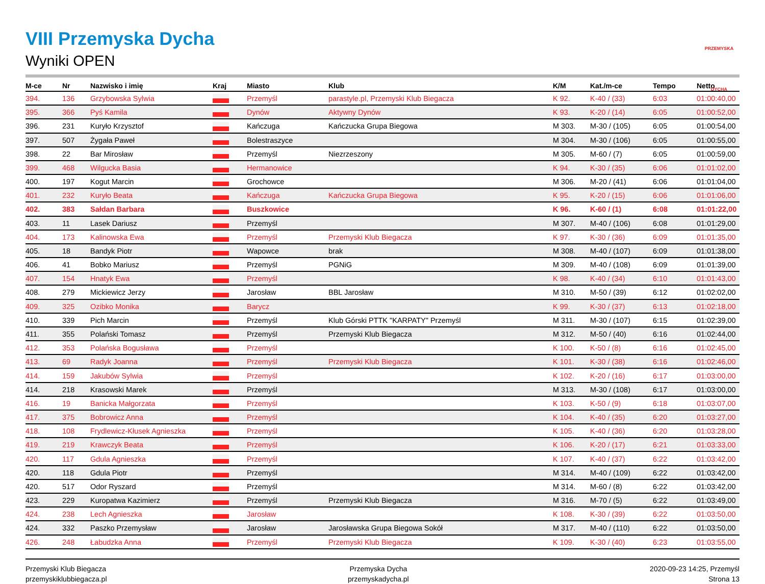VIII Przemyska Dycha
Wyniki OPEN
PRZEMYSKA DYCHA
| M-ce | Nr | Nazwisko i imię | Kraj | Miasto | Klub | K/M | Kat./m-ce | Tempo | Netto |
| --- | --- | --- | --- | --- | --- | --- | --- | --- | --- |
| 394. | 136 | Grzybowska Sylwia | | Przemyśl | parastyle.pl, Przemyski Klub Biegacza | K 92. | K-40 / (33) | 6:03 | 01:00:40,00 |
| 395. | 366 | Pyś Kamila | | Dynów | Aktywny Dynów | K 93. | K-20 / (14) | 6:05 | 01:00:52,00 |
| 396. | 231 | Kuryło Krzysztof | | Kańczuga | Kańczucka Grupa Biegowa | M 303. | M-30 / (105) | 6:05 | 01:00:54,00 |
| 397. | 507 | Żygała Paweł | | Bolestraszyce | | M 304. | M-30 / (106) | 6:05 | 01:00:55,00 |
| 398. | 22 | Bar Mirosław | | Przemyśl | Niezrzeszony | M 305. | M-60 / (7) | 6:05 | 01:00:59,00 |
| 399. | 468 | Wilgucka Basia | | Hermanowice | | K 94. | K-30 / (35) | 6:06 | 01:01:02,00 |
| 400. | 197 | Kogut Marcin | | Grochowce | | M 306. | M-20 / (41) | 6:06 | 01:01:04,00 |
| 401. | 232 | Kuryło Beata | | Kańczuga | Kańczucka Grupa Biegowa | K 95. | K-20 / (15) | 6:06 | 01:01:06,00 |
| 402. | 383 | Sałdan Barbara | | Buszkowice | | K 96. | K-60 / (1) | 6:08 | 01:01:22,00 |
| 403. | 11 | Lasek Dariusz | | Przemyśl | | M 307. | M-40 / (106) | 6:08 | 01:01:29,00 |
| 404. | 173 | Kalinowska Ewa | | Przemyśl | Przemyski Klub Biegacza | K 97. | K-30 / (36) | 6:09 | 01:01:35,00 |
| 405. | 18 | Bandyk Piotr | | Wapowce | brak | M 308. | M-40 / (107) | 6:09 | 01:01:38,00 |
| 406. | 41 | Bobko Mariusz | | Przemyśl | PGNiG | M 309. | M-40 / (108) | 6:09 | 01:01:39,00 |
| 407. | 154 | Hnatyk Ewa | | Przemyśl | | K 98. | K-40 / (34) | 6:10 | 01:01:43,00 |
| 408. | 279 | Mickiewicz Jerzy | | Jarosław | BBL Jarosław | M 310. | M-50 / (39) | 6:12 | 01:02:02,00 |
| 409. | 325 | Ozibko Monika | | Barycz | | K 99. | K-30 / (37) | 6:13 | 01:02:18,00 |
| 410. | 339 | Pich Marcin | | Przemyśl | Klub Górski PTTK "KARPATY" Przemyśl | M 311. | M-30 / (107) | 6:15 | 01:02:39,00 |
| 411. | 355 | Polański Tomasz | | Przemyśl | Przemyski Klub Biegacza | M 312. | M-50 / (40) | 6:16 | 01:02:44,00 |
| 412. | 353 | Polańska Bogusława | | Przemyśl | | K 100. | K-50 / (8) | 6:16 | 01:02:45,00 |
| 413. | 69 | Radyk Joanna | | Przemyśl | Przemyski Klub Biegacza | K 101. | K-30 / (38) | 6:16 | 01:02:46,00 |
| 414. | 159 | Jakubów Sylwia | | Przemyśl | | K 102. | K-20 / (16) | 6:17 | 01:03:00,00 |
| 414. | 218 | Krasowski Marek | | Przemyśl | | M 313. | M-30 / (108) | 6:17 | 01:03:00,00 |
| 416. | 19 | Banicka Małgorzata | | Przemyśl | | K 103. | K-50 / (9) | 6:18 | 01:03:07,00 |
| 417. | 375 | Bobrowicz Anna | | Przemyśl | | K 104. | K-40 / (35) | 6:20 | 01:03:27,00 |
| 418. | 108 | Frydlewicz-Kłusek Agnieszka | | Przemyśl | | K 105. | K-40 / (36) | 6:20 | 01:03:28,00 |
| 419. | 219 | Krawczyk Beata | | Przemyśl | | K 106. | K-20 / (17) | 6:21 | 01:03:33,00 |
| 420. | 117 | Gdula Agnieszka | | Przemyśl | | K 107. | K-40 / (37) | 6:22 | 01:03:42,00 |
| 420. | 118 | Gdula Piotr | | Przemyśl | | M 314. | M-40 / (109) | 6:22 | 01:03:42,00 |
| 420. | 517 | Odor Ryszard | | Przemyśl | | M 314. | M-60 / (8) | 6:22 | 01:03:42,00 |
| 423. | 229 | Kuropatwa Kazimierz | | Przemyśl | Przemyski Klub Biegacza | M 316. | M-70 / (5) | 6:22 | 01:03:49,00 |
| 424. | 238 | Lech Agnieszka | | Jarosław | | K 108. | K-30 / (39) | 6:22 | 01:03:50,00 |
| 424. | 332 | Paszko Przemysław | | Jarosław | Jarosławska Grupa Biegowa Sokół | M 317. | M-40 / (110) | 6:22 | 01:03:50,00 |
| 426. | 248 | Łabudzka Anna | | Przemyśl | Przemyski Klub Biegacza | K 109. | K-30 / (40) | 6:23 | 01:03:55,00 |
Przemyski Klub Biegacza
przemyskiklubbiegacza.pl
Przemyska Dycha
przemyskadycha.pl
2020-09-23 14:25, Przemyśl
Strona 13